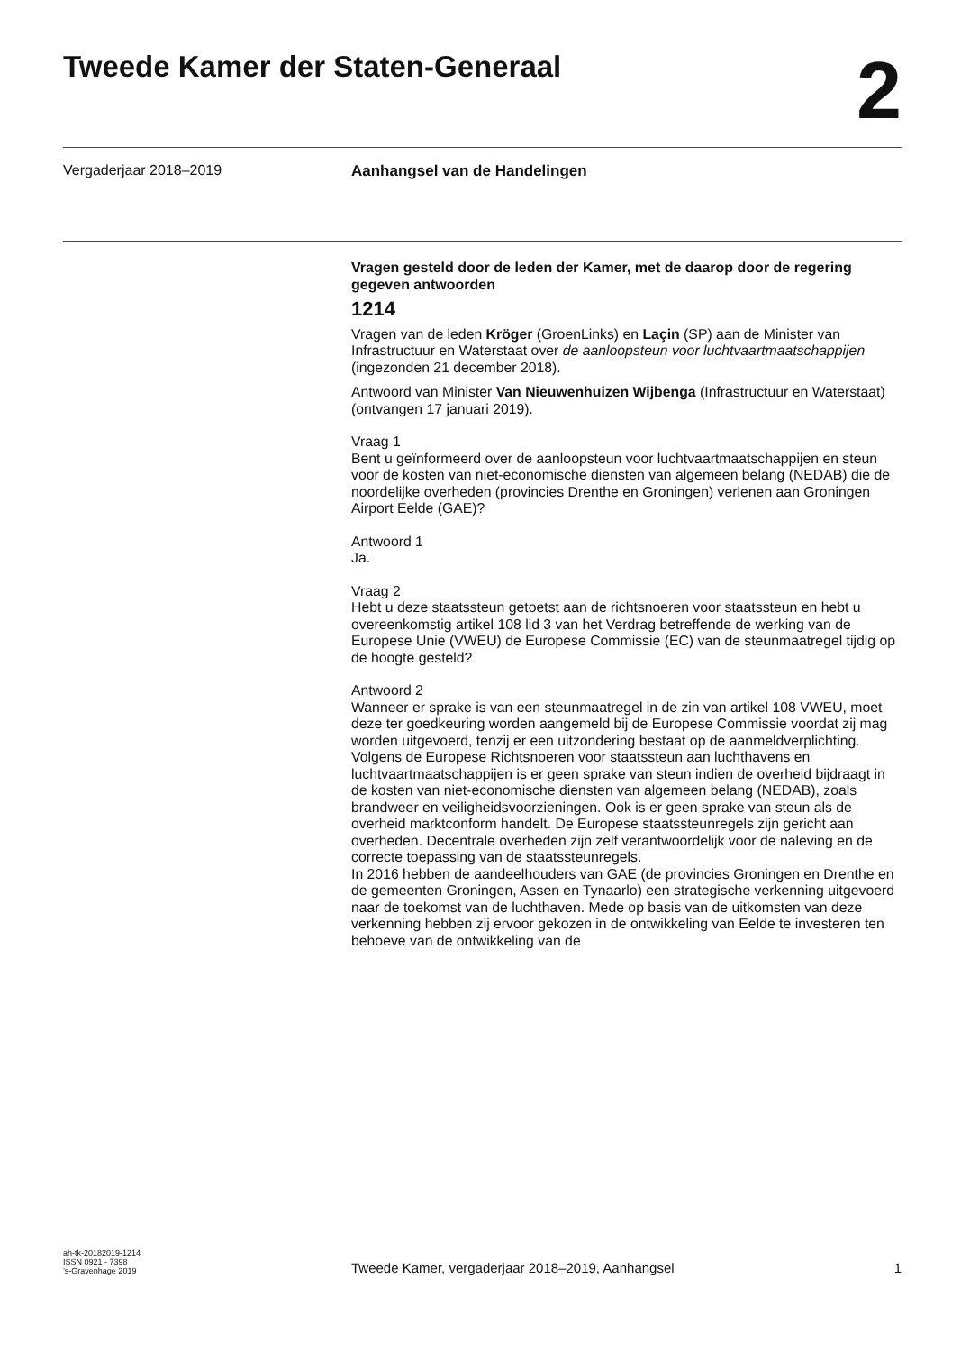Tweede Kamer der Staten-Generaal
2
Vergaderjaar 2018–2019 Aanhangsel van de Handelingen
Vragen gesteld door de leden der Kamer, met de daarop door de regering gegeven antwoorden
1214
Vragen van de leden Kröger (GroenLinks) en Laçin (SP) aan de Minister van Infrastructuur en Waterstaat over de aanloopsteun voor luchtvaartmaatschappijen (ingezonden 21 december 2018).
Antwoord van Minister Van Nieuwenhuizen Wijbenga (Infrastructuur en Waterstaat) (ontvangen 17 januari 2019).
Vraag 1
Bent u geïnformeerd over de aanloopsteun voor luchtvaartmaatschappijen en steun voor de kosten van niet-economische diensten van algemeen belang (NEDAB) die de noordelijke overheden (provincies Drenthe en Groningen) verlenen aan Groningen Airport Eelde (GAE)?
Antwoord 1
Ja.
Vraag 2
Hebt u deze staatssteun getoetst aan de richtsnoeren voor staatssteun en hebt u overeenkomstig artikel 108 lid 3 van het Verdrag betreffende de werking van de Europese Unie (VWEU) de Europese Commissie (EC) van de steunmaatregel tijdig op de hoogte gesteld?
Antwoord 2
Wanneer er sprake is van een steunmaatregel in de zin van artikel 108 VWEU, moet deze ter goedkeuring worden aangemeld bij de Europese Commissie voordat zij mag worden uitgevoerd, tenzij er een uitzondering bestaat op de aanmeldverplichting. Volgens de Europese Richtsnoeren voor staatssteun aan luchthavens en luchtvaartmaatschappijen is er geen sprake van steun indien de overheid bijdraagt in de kosten van niet-economische diensten van algemeen belang (NEDAB), zoals brandweer en veiligheidsvoorzieningen. Ook is er geen sprake van steun als de overheid marktconform handelt. De Europese staatssteunregels zijn gericht aan overheden. Decentrale overheden zijn zelf verantwoordelijk voor de naleving en de correcte toepassing van de staatssteunregels.
In 2016 hebben de aandeelhouders van GAE (de provincies Groningen en Drenthe en de gemeenten Groningen, Assen en Tynaarlo) een strategische verkenning uitgevoerd naar de toekomst van de luchthaven. Mede op basis van de uitkomsten van deze verkenning hebben zij ervoor gekozen in de ontwikkeling van Eelde te investeren ten behoeve van de ontwikkeling van de
ah-tk-20182019-1214
ISSN 0921 - 7398
’s-Gravenhage 2019
Tweede Kamer, vergaderjaar 2018–2019, Aanhangsel
1